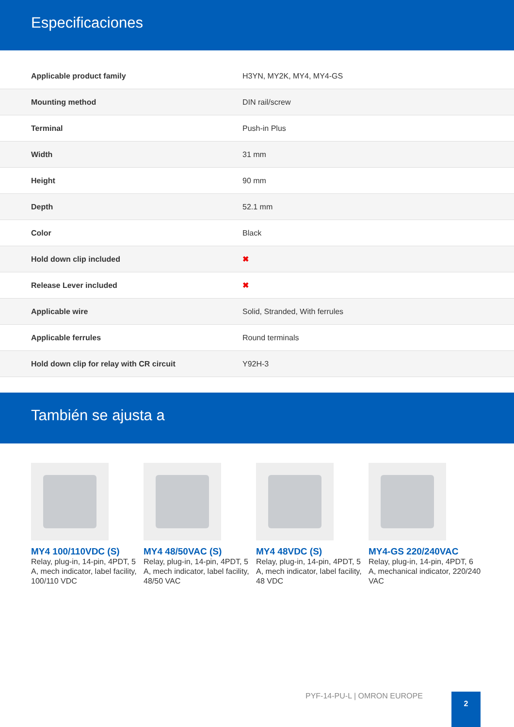Especificaciones
| Applicable product family | H3YN, MY2K, MY4, MY4-GS |
| Mounting method | DIN rail/screw |
| Terminal | Push-in Plus |
| Width | 31 mm |
| Height | 90 mm |
| Depth | 52.1 mm |
| Color | Black |
| Hold down clip included | ✖ |
| Release Lever included | ✖ |
| Applicable wire | Solid, Stranded, With ferrules |
| Applicable ferrules | Round terminals |
| Hold down clip for relay with CR circuit | Y92H-3 |
También se ajusta a
MY4 100/110VDC (S)
Relay, plug-in, 14-pin, 4PDT, 5 A, mech indicator, label facility, 100/110 VDC
MY4 48/50VAC (S)
Relay, plug-in, 14-pin, 4PDT, 5 A, mech indicator, label facility, 48/50 VAC
MY4 48VDC (S)
Relay, plug-in, 14-pin, 4PDT, 5 A, mech indicator, label facility, 48 VDC
MY4-GS 220/240VAC
Relay, plug-in, 14-pin, 4PDT, 6 A, mechanical indicator, 220/240 VAC
PYF-14-PU-L | OMRON EUROPE 2